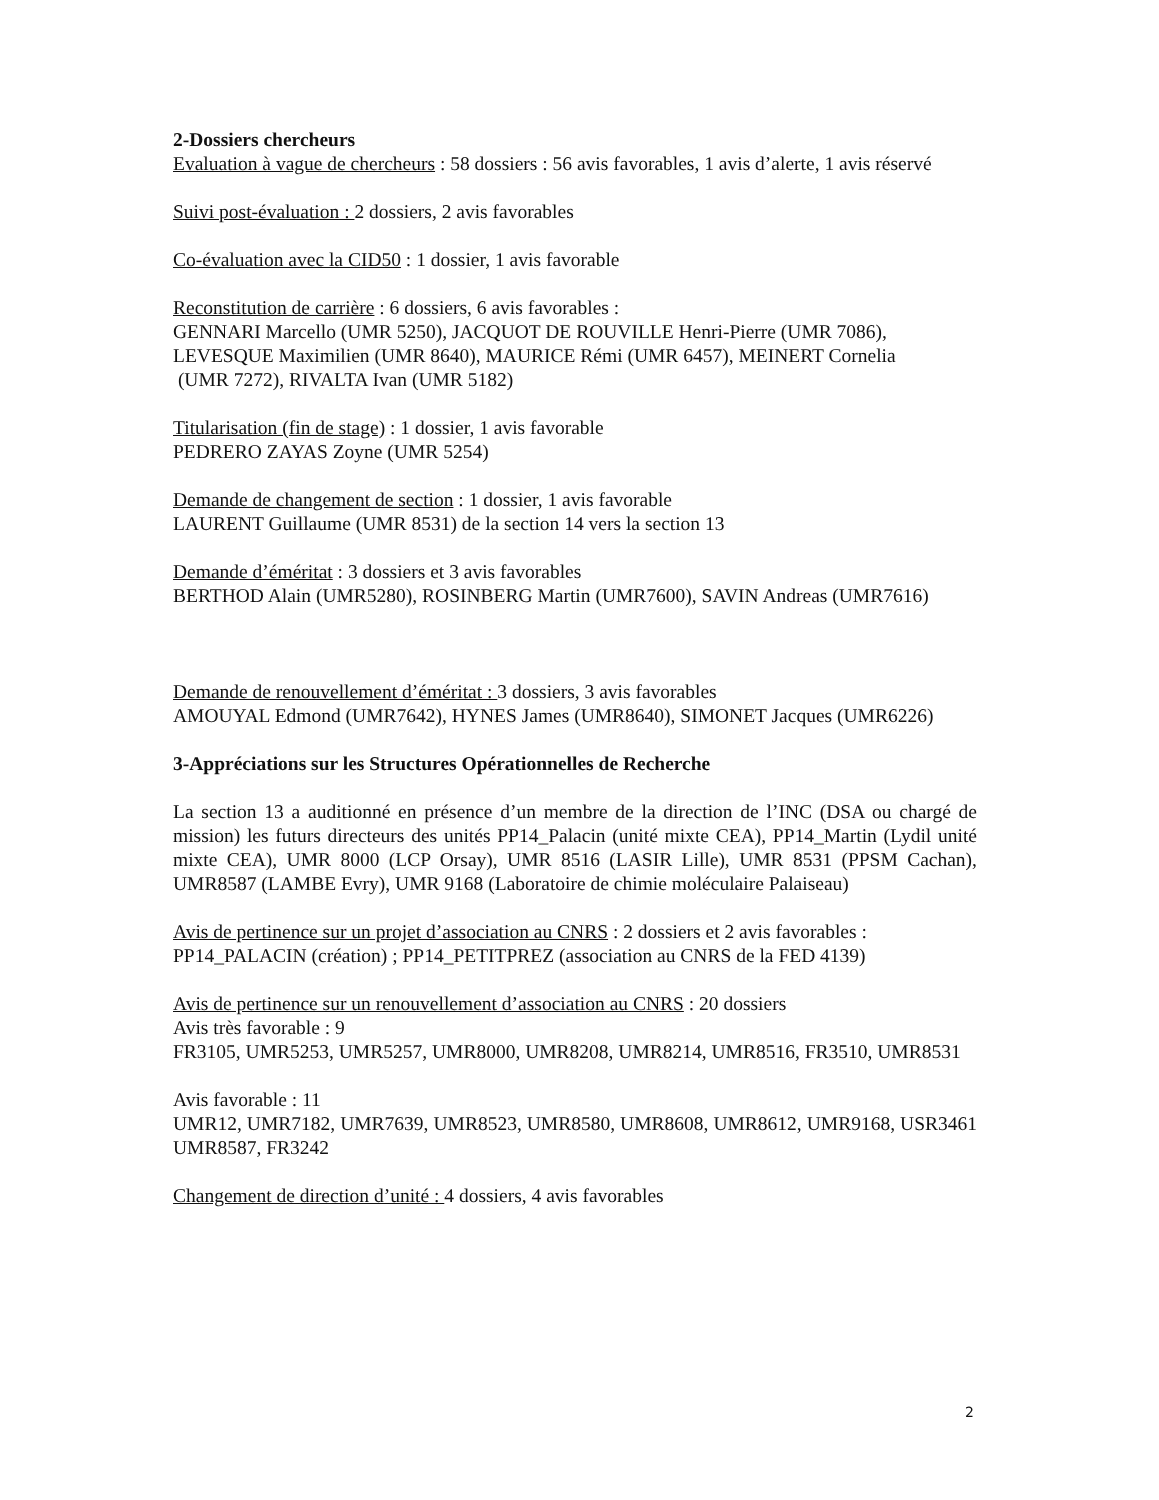2-Dossiers chercheurs
Evaluation à vague de chercheurs : 58 dossiers : 56 avis favorables, 1 avis d’alerte, 1 avis réservé
Suivi post-évaluation : 2 dossiers, 2 avis favorables
Co-évaluation avec la CID50 : 1 dossier, 1 avis favorable
Reconstitution de carrière : 6 dossiers, 6 avis favorables :
GENNARI Marcello (UMR 5250), JACQUOT DE ROUVILLE Henri-Pierre (UMR 7086), LEVESQUE Maximilien (UMR 8640), MAURICE Rémi (UMR 6457), MEINERT Cornelia
(UMR 7272), RIVALTA Ivan (UMR 5182)
Titularisation (fin de stage) : 1 dossier, 1 avis favorable
PEDRERO ZAYAS Zoyne (UMR 5254)
Demande de changement de section : 1 dossier, 1 avis favorable
LAURENT Guillaume (UMR 8531) de la section 14 vers la section 13
Demande d’éméritat : 3 dossiers et 3 avis favorables
BERTHOD Alain (UMR5280), ROSINBERG Martin (UMR7600), SAVIN Andreas (UMR7616)
Demande de renouvellement d’éméritat : 3 dossiers, 3 avis favorables
AMOUYAL Edmond (UMR7642), HYNES James (UMR8640), SIMONET Jacques (UMR6226)
3-Appréciations sur les Structures Opérationnelles de Recherche
La section 13 a auditionné en présence d’un membre de la direction de l’INC (DSA ou chargé de mission) les futurs directeurs des unités PP14_Palacin (unité mixte CEA), PP14_Martin (Lydil unité mixte CEA), UMR 8000 (LCP Orsay), UMR 8516 (LASIR Lille), UMR 8531 (PPSM Cachan), UMR8587 (LAMBE Evry), UMR 9168 (Laboratoire de chimie moléculaire Palaiseau)
Avis de pertinence sur un projet d’association au CNRS : 2 dossiers et 2 avis favorables :
PP14_PALACIN (création) ; PP14_PETITPREZ (association au CNRS de la FED 4139)
Avis de pertinence sur un renouvellement d’association au CNRS : 20 dossiers
Avis très favorable : 9
FR3105, UMR5253, UMR5257, UMR8000, UMR8208, UMR8214, UMR8516, FR3510, UMR8531
Avis favorable : 11
UMR12, UMR7182, UMR7639, UMR8523, UMR8580, UMR8608, UMR8612, UMR9168, USR3461 UMR8587, FR3242
Changement de direction d’unité : 4 dossiers, 4 avis favorables
2